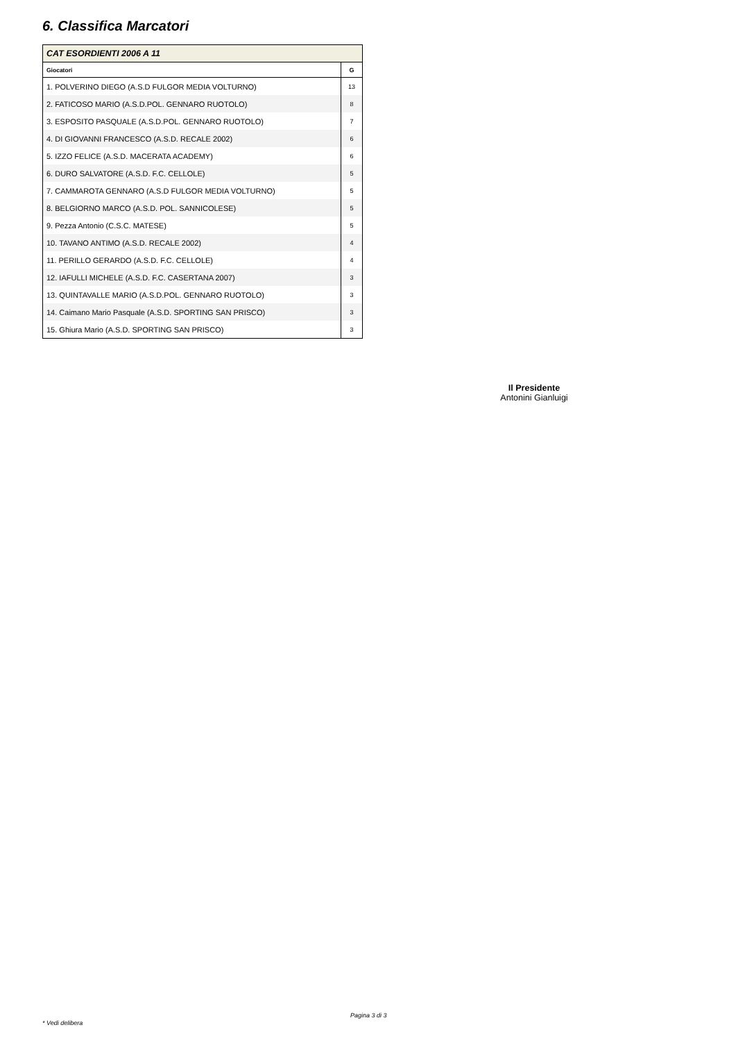6. Classifica Marcatori
| CAT ESORDIENTI 2006 A 11 | |
| --- | --- |
| Giocatori | G |
| 1. POLVERINO DIEGO (A.S.D FULGOR MEDIA VOLTURNO) | 13 |
| 2. FATICOSO MARIO (A.S.D.POL. GENNARO RUOTOLO) | 8 |
| 3. ESPOSITO PASQUALE (A.S.D.POL. GENNARO RUOTOLO) | 7 |
| 4. DI GIOVANNI FRANCESCO (A.S.D. RECALE 2002) | 6 |
| 5. IZZO FELICE (A.S.D. MACERATA ACADEMY) | 6 |
| 6. DURO SALVATORE (A.S.D. F.C. CELLOLE) | 5 |
| 7. CAMMAROTA GENNARO (A.S.D FULGOR MEDIA VOLTURNO) | 5 |
| 8. BELGIORNO MARCO (A.S.D. POL. SANNICOLESE) | 5 |
| 9. Pezza Antonio (C.S.C. MATESE) | 5 |
| 10. TAVANO ANTIMO (A.S.D. RECALE 2002) | 4 |
| 11. PERILLO GERARDO (A.S.D. F.C. CELLOLE) | 4 |
| 12. IAFULLI MICHELE (A.S.D. F.C. CASERTANA 2007) | 3 |
| 13. QUINTAVALLE MARIO (A.S.D.POL. GENNARO RUOTOLO) | 3 |
| 14. Caimano Mario Pasquale (A.S.D. SPORTING SAN PRISCO) | 3 |
| 15. Ghiura Mario (A.S.D. SPORTING SAN PRISCO) | 3 |
Il Presidente
Antonini Gianluigi
Pagina 3 di 3
* Vedi delibera